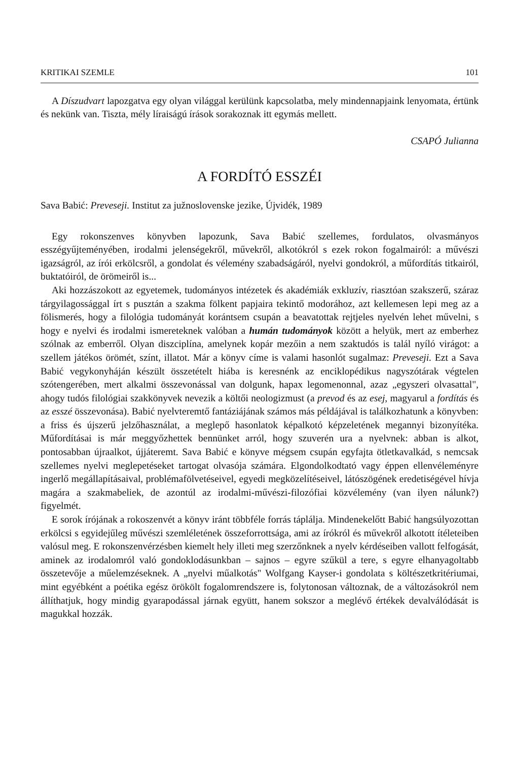KRITIKAI SZEMLE 101
A Díszudvart lapozgatva egy olyan világgal kerülünk kapcsolatba, mely mindennapjaink lenyomata, értünk és nekünk van. Tiszta, mély líraiságú írások sorakoznak itt egymás mellett.
CSAPÓ Julianna
A FORDÍTÓ ESSZÉI
Sava Babić: Preveseji. Institut za južnoslovenske jezike, Újvidék, 1989
Egy rokonszenves könyvben lapozunk, Sava Babić szellemes, fordulatos, olvasmányos esszégyűjteményében, irodalmi jelenségekről, művekről, alkotókról s ezek rokon fogalmairól: a művészi igazságról, az írói erkölcsről, a gondolat és vélemény szabadságáról, nyelvi gondokról, a műfordítás titkairól, buktatóiról, de örömeiről is...
Aki hozzászokott az egyetemek, tudományos intézetek és akadémiák exkluzív, riasztóan szakszerű, száraz tárgyilagossággal írt s pusztán a szakma fölkent papjaira tekintő modorához, azt kellemesen lepi meg az a fölismerés, hogy a filológia tudományát korántsem csupán a beavatottak rejtjeles nyelvén lehet művelni, s hogy e nyelvi és irodalmi ismereteknek valóban a humán tudományok között a helyük, mert az emberhez szólnak az emberről. Olyan diszciplína, amelynek kopár mezőin a nem szaktudós is talál nyíló virágot: a szellem játékos örömét, színt, illatot. Már a könyv címe is valami hasonlót sugalmaz: Preveseji. Ezt a Sava Babić vegykonyháján készült összetételt hiába is keresnénk az enciklopédikus nagyszótárak végtelen szótengerében, mert alkalmi összevonással van dolgunk, hapax legomenonnal, azaz „egyszeri olvasattal", ahogy tudós filológiai szakkönyvek nevezik a költői neologizmust (a prevod és az esej, magyarul a fordítás és az esszé összevonása). Babić nyelvteremtő fantáziájának számos más példájával is találkozhatunk a könyvben: a friss és újszerű jelzőhasználat, a meglepő hasonlatok képalkotó képzeletének megannyi bizonyítéka. Műfordításai is már meggyőzhettek bennünket arról, hogy szuverén ura a nyelvnek: abban is alkot, pontosabban újraalkot, újjáteremt. Sava Babić e könyve mégsem csupán egyfajta ötletkavalkád, s nemcsak szellemes nyelvi meglepetéseket tartogat olvasója számára. Elgondolkodtató vagy éppen ellenvéleményre ingerlő megállapításaival, problémafölvetéseivel, egyedi megközelítéseivel, látószögének eredetiségével hívja magára a szakmabeliek, de azontúl az irodalmi-művészi-filozófiai közvélemény (van ilyen nálunk?) figyelmét.
E sorok írójának a rokoszenvét a könyv iránt többféle forrás táplálja. Mindenekelőtt Babić hangsúlyozottan erkölcsi s egyidejűleg művészi szemléletének összeforrottsága, ami az írókról és művekről alkotott ítéleteiben valósul meg. E rokonszenvérzésben kiemelt hely illeti meg szerzőnknek a nyelv kérdéseiben vallott felfogását, aminek az irodalomról való gondoklodásunkban – sajnos – egyre szűkül a tere, s egyre elhanyagoltabb összetevője a műelemzéseknek. A „nyelvi műalkotás" Wolfgang Kayser-i gondolata s költészetkritériumai, mint egyébként a poétika egész örökölt fogalomrendszere is, folytonosan változnak, de a változásokról nem állíthatjuk, hogy mindig gyarapodással járnak együtt, hanem sokszor a meglévő értékek devalválódását is magukkal hozzák.